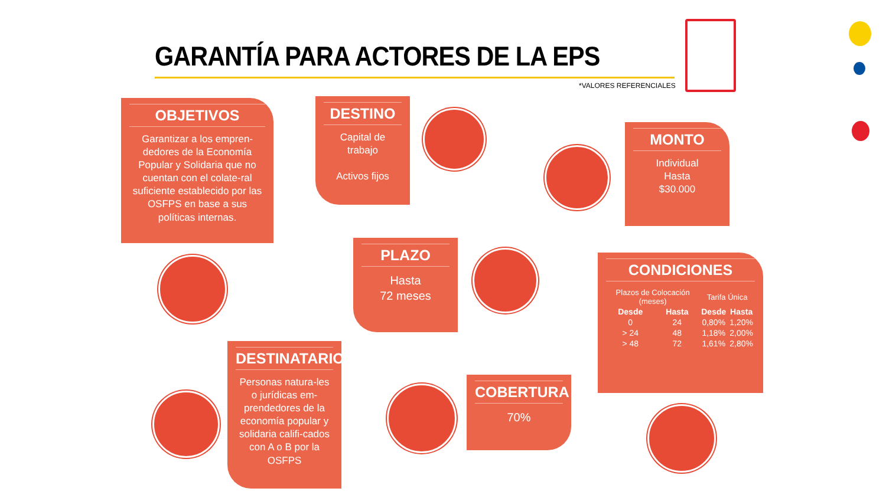GARANTÍA PARA ACTORES DE LA EPS
*VALORES REFERENCIALES
OBJETIVOS
Garantizar a los empren-dedores de la Economía Popular y Solidaria que no cuentan con el colate-ral suficiente establecido por las OSFPS en base a sus políticas internas.
DESTINO
Capital de trabajo
Activos fijos
MONTO
Individual
Hasta
$30.000
PLAZO
Hasta
72 meses
CONDICIONES
| Plazos de Colocación (meses) | | Tarifa Única | |
| --- | --- | --- | --- |
| Desde | Hasta | Desde | Hasta |
| 0 | 24 | 0,80% | 1,20% |
| > 24 | 48 | 1,18% | 2,00% |
| > 48 | 72 | 1,61% | 2,80% |
DESTINATARIOS
Personas natura-les o jurídicas em-prendedores de la economía popular y solidaria califi-cados con A o B por la OSFPS
COBERTURA
70%